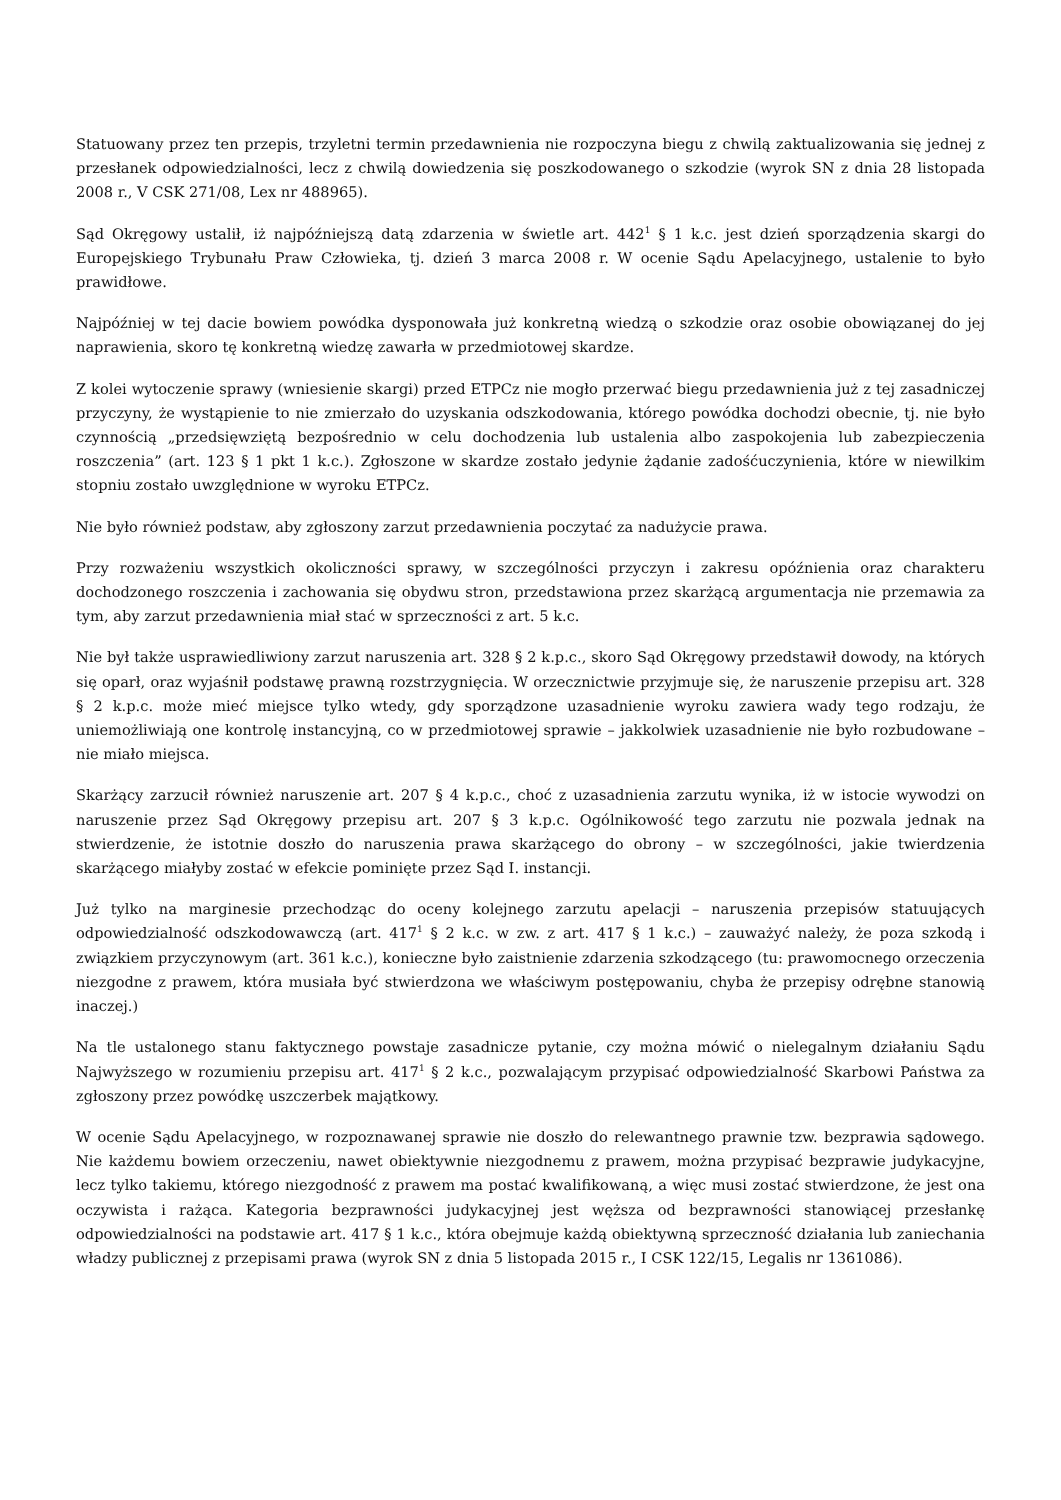Statuowany przez ten przepis, trzyletni termin przedawnienia nie rozpoczyna biegu z chwilą zaktualizowania się jednej z przesłanek odpowiedzialności, lecz z chwilą dowiedzenia się poszkodowanego o szkodzie (wyrok SN z dnia 28 listopada 2008 r., V CSK 271/08, Lex nr 488965).
Sąd Okręgowy ustalił, iż najpóźniejszą datą zdarzenia w świetle art. 442<sup>1</sup> § 1 k.c. jest dzień sporządzenia skargi do Europejskiego Trybunału Praw Człowieka, tj. dzień 3 marca 2008 r. W ocenie Sądu Apelacyjnego, ustalenie to było prawidłowe.
Najpóźniej w tej dacie bowiem powódka dysponowała już konkretną wiedzą o szkodzie oraz osobie obowiązanej do jej naprawienia, skoro tę konkretną wiedzę zawarła w przedmiotowej skardze.
Z kolei wytoczenie sprawy (wniesienie skargi) przed ETPCz nie mogło przerwać biegu przedawnienia już z tej zasadniczej przyczyny, że wystąpienie to nie zmierzało do uzyskania odszkodowania, którego powódka dochodzi obecnie, tj. nie było czynnością „przedsięwziętą bezpośrednio w celu dochodzenia lub ustalenia albo zaspokojenia lub zabezpieczenia roszczenia” (art. 123 § 1 pkt 1 k.c.). Zgłoszone w skardze zostało jedynie żądanie zadośćuczynienia, które w niewilkim stopniu zostało uwzględnione w wyroku ETPCz.
Nie było również podstaw, aby zgłoszony zarzut przedawnienia poczytać za nadużycie prawa.
Przy rozważeniu wszystkich okoliczności sprawy, w szczególności przyczyn i zakresu opóźnienia oraz charakteru dochodzonego roszczenia i zachowania się obydwu stron, przedstawiona przez skarżącą argumentacja nie przemawia za tym, aby zarzut przedawnienia miał stać w sprzeczności z art. 5 k.c.
Nie był także usprawiedliwiony zarzut naruszenia art. 328 § 2 k.p.c., skoro Sąd Okręgowy przedstawił dowody, na których się oparł, oraz wyjaśnił podstawę prawną rozstrzygnięcia. W orzecznictwie przyjmuje się, że naruszenie przepisu art. 328 § 2 k.p.c. może mieć miejsce tylko wtedy, gdy sporządzone uzasadnienie wyroku zawiera wady tego rodzaju, że uniemożliwiają one kontrolę instancyjną, co w przedmiotowej sprawie – jakkolwiek uzasadnienie nie było rozbudowane – nie miało miejsca.
Skarżący zarzucił również naruszenie art. 207 § 4 k.p.c., choć z uzasadnienia zarzutu wynika, iż w istocie wywodzi on naruszenie przez Sąd Okręgowy przepisu art. 207 § 3 k.p.c. Ogólnikowość tego zarzutu nie pozwala jednak na stwierdzenie, że istotnie doszło do naruszenia prawa skarżącego do obrony – w szczególności, jakie twierdzenia skarżącego miałyby zostać w efekcie pominięte przez Sąd I. instancji.
Już tylko na marginesie przechodząc do oceny kolejnego zarzutu apelacji – naruszenia przepisów statuujących odpowiedzialność odszkodowawczą (art. 417<sup>1</sup> § 2 k.c. w zw. z art. 417 § 1 k.c.) – zauważyć należy, że poza szkodą i związkiem przyczynowym (art. 361 k.c.), konieczne było zaistnienie zdarzenia szkodzącego (tu: prawomocnego orzeczenia niezgodne z prawem, która musiała być stwierdzona we właściwym postępowaniu, chyba że przepisy odrębne stanowią inaczej.)
Na tle ustalonego stanu faktycznego powstaje zasadnicze pytanie, czy można mówić o nielegalnym działaniu Sądu Najwyższego w rozumieniu przepisu art. 417<sup>1</sup> § 2 k.c., pozwalającym przypisać odpowiedzialność Skarbowi Państwa za zgłoszony przez powódkę uszczerbek majątkowy.
W ocenie Sądu Apelacyjnego, w rozpoznawanej sprawie nie doszło do relewantnego prawnie tzw. bezprawia sądowego. Nie każdemu bowiem orzeczeniu, nawet obiektywnie niezgodnemu z prawem, można przypisać bezprawie judykacyjne, lecz tylko takiemu, którego niezgodność z prawem ma postać kwalifikowaną, a więc musi zostać stwierdzone, że jest ona oczywista i rażąca. Kategoria bezprawności judykacyjnej jest węższa od bezprawności stanowiącej przesłankę odpowiedzialności na podstawie art. 417 § 1 k.c., która obejmuje każdą obiektywną sprzeczność działania lub zaniechania władzy publicznej z przepisami prawa (wyrok SN z dnia 5 listopada 2015 r., I CSK 122/15, Legalis nr 1361086).